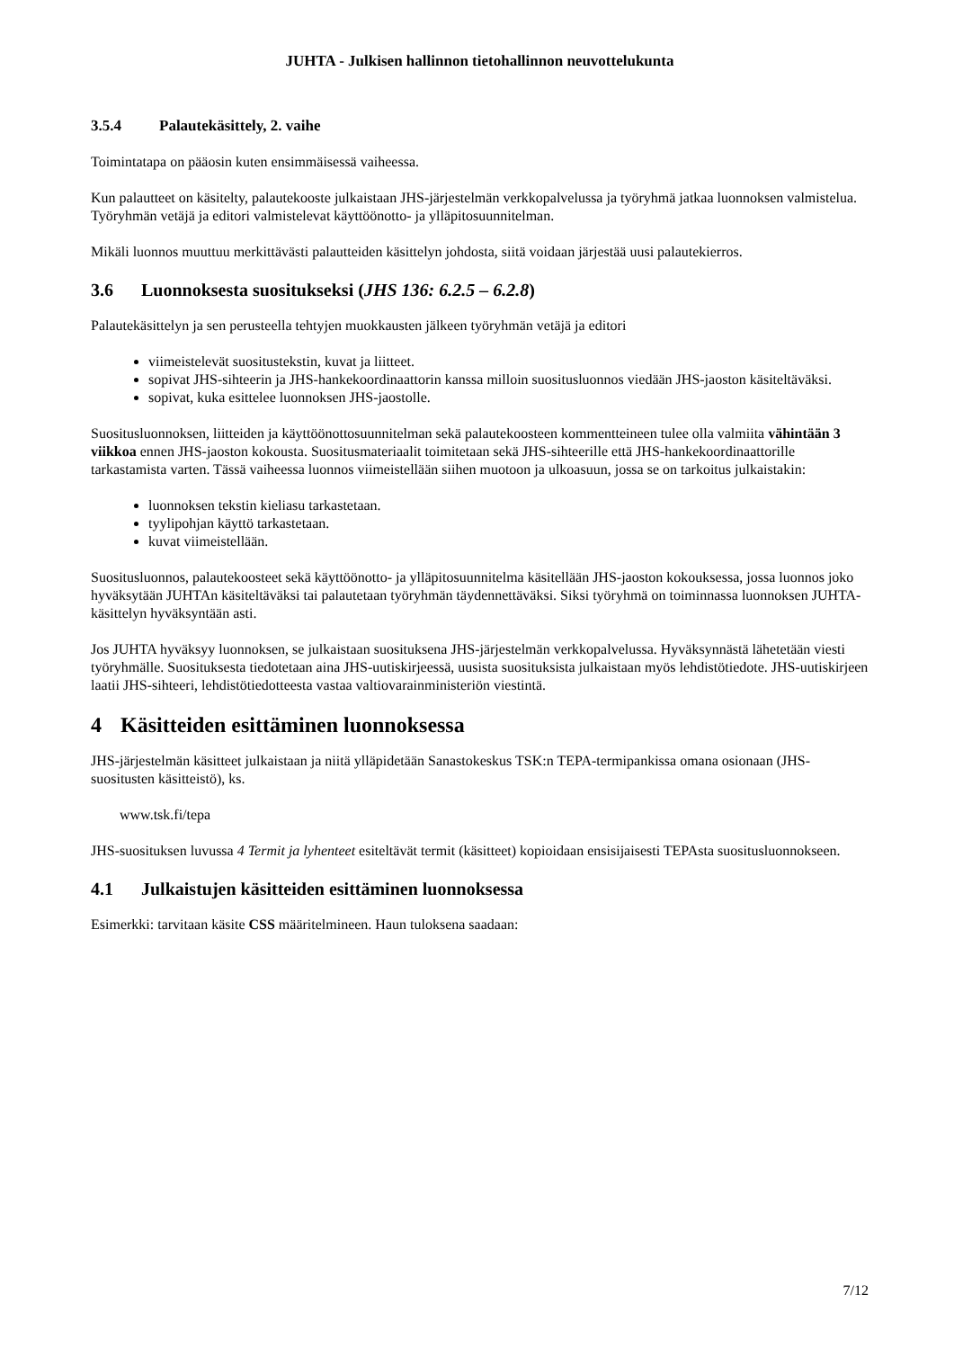JUHTA - Julkisen hallinnon tietohallinnon neuvottelukunta
3.5.4 Palautekäsittely, 2. vaihe
Toimintatapa on pääosin kuten ensimmäisessä vaiheessa.
Kun palautteet on käsitelty, palautekooste julkaistaan JHS-järjestelmän verkkopalvelussa ja työryhmä jatkaa luonnoksen valmistelua. Työryhmän vetäjä ja editori valmistelevat käyttöönotto- ja ylläpitosuunnitelman.
Mikäli luonnos muuttuu merkittävästi palautteiden käsittelyn johdosta, siitä voidaan järjestää uusi palautekierros.
3.6 Luonnoksesta suositukseksi (JHS 136: 6.2.5 – 6.2.8)
Palautekäsittelyn ja sen perusteella tehtyjen muokkausten jälkeen työryhmän vetäjä ja editori
viimeistelevät suositustekstin, kuvat ja liitteet.
sopivat JHS-sihteerin ja JHS-hankekoordinaattorin kanssa milloin suositusluonnos viedään JHS-jaoston käsiteltäväksi.
sopivat, kuka esittelee luonnoksen JHS-jaostolle.
Suositusluonnoksen, liitteiden ja käyttöönottosuunnitelman sekä palautekoosteen kommentteineen tulee olla valmiita vähintään 3 viikkoa ennen JHS-jaoston kokousta. Suositusmateriaalit toimitetaan sekä JHS-sihteerille että JHS-hankekoordinaattorille tarkastamista varten. Tässä vaiheessa luonnos viimeistellään siihen muotoon ja ulkoasuun, jossa se on tarkoitus julkaistakin:
luonnoksen tekstin kieliasu tarkastetaan.
tyylipohjan käyttö tarkastetaan.
kuvat viimeistellään.
Suositusluonnos, palautekoosteet sekä käyttöönotto- ja ylläpitosuunnitelma käsitellään JHS-jaoston kokouksessa, jossa luonnos joko hyväksytään JUHTAn käsiteltäväksi tai palautetaan työryhmän täydennettäväksi. Siksi työryhmä on toiminnassa luonnoksen JUHTA-käsittelyn hyväksyntään asti.
Jos JUHTA hyväksyy luonnoksen, se julkaistaan suosituksena JHS-järjestelmän verkkopalvelussa. Hyväksynnästä lähetetään viesti työryhmälle. Suosituksesta tiedotetaan aina JHS-uutiskirjeessä, uusista suosituksista julkaistaan myös lehdistötiedote. JHS-uutiskirjeen laatii JHS-sihteeri, lehdistötiedotteesta vastaa valtiovarainministeriön viestintä.
4 Käsitteiden esittäminen luonnoksessa
JHS-järjestelmän käsitteet julkaistaan ja niitä ylläpidetään Sanastokeskus TSK:n TEPA-termipankissa omana osionaan (JHS-suositusten käsitteistö), ks.
www.tsk.fi/tepa
JHS-suosituksen luvussa 4 Termit ja lyhenteet esiteltävät termit (käsitteet) kopioidaan ensisijaisesti TEPAsta suositusluonnokseen.
4.1 Julkaistujen käsitteiden esittäminen luonnoksessa
Esimerkki: tarvitaan käsite CSS määritelmineen. Haun tuloksena saadaan:
7/12